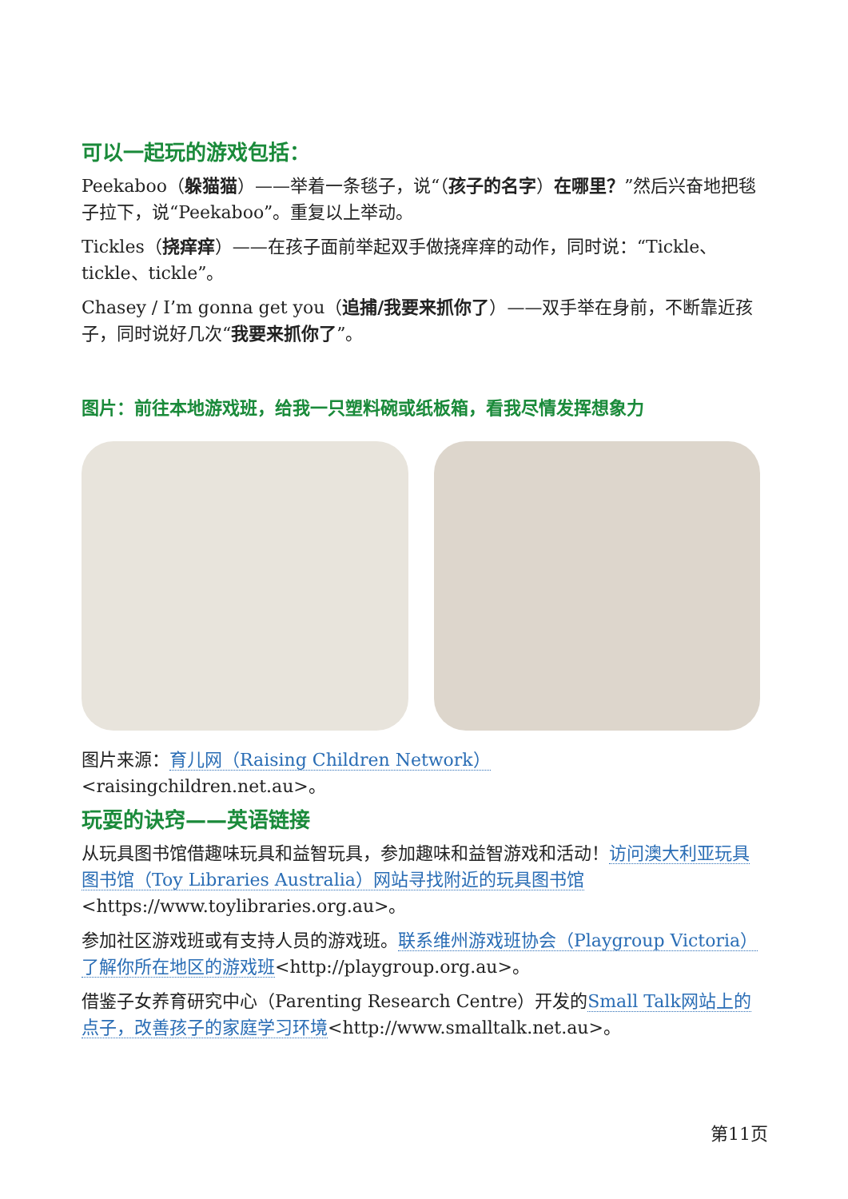可以一起玩的游戏包括：
Peekaboo（躲猫猫）——举着一条毯子，说“（孩子的名字）在哪里？”然后兴奋地把毯子拉下，说“Peekaboo”。重复以上举动。
Tickles（挠痒痒）——在孩子面前举起双手做挠痒痒的动作，同时说：“Tickle、tickle、tickle”。
Chasey / I’m gonna get you（追捕/我要来抓你了）——双手举在身前，不断靠近孩子，同时说好几次“我要来抓你了”。
图片：前往本地游戏班，给我一只塑料碗或纸板箱，看我尽情发挥想象力
图片来源：育儿网（Raising Children Network）
<raisingchildren.net.au>。
玩耍的诀窍——英语链接
从玩具图书馆借趣味玩具和益智玩具，参加趣味和益智游戏和活动！访问澳大利亚玩具图书馆（Toy Libraries Australia）网站寻找附近的玩具图书馆<https://www.toylibraries.org.au>。
参加社区游戏班或有支持人员的游戏班。联系维州游戏班协会（Playgroup Victoria）了解你所在地区的游戏班<http://playgroup.org.au>。
借鉴子女养育研究中心（Parenting Research Centre）开发的Small Talk网站上的点子，改善孩子的家庭学习环境<http://www.smalltalk.net.au>。
第11页